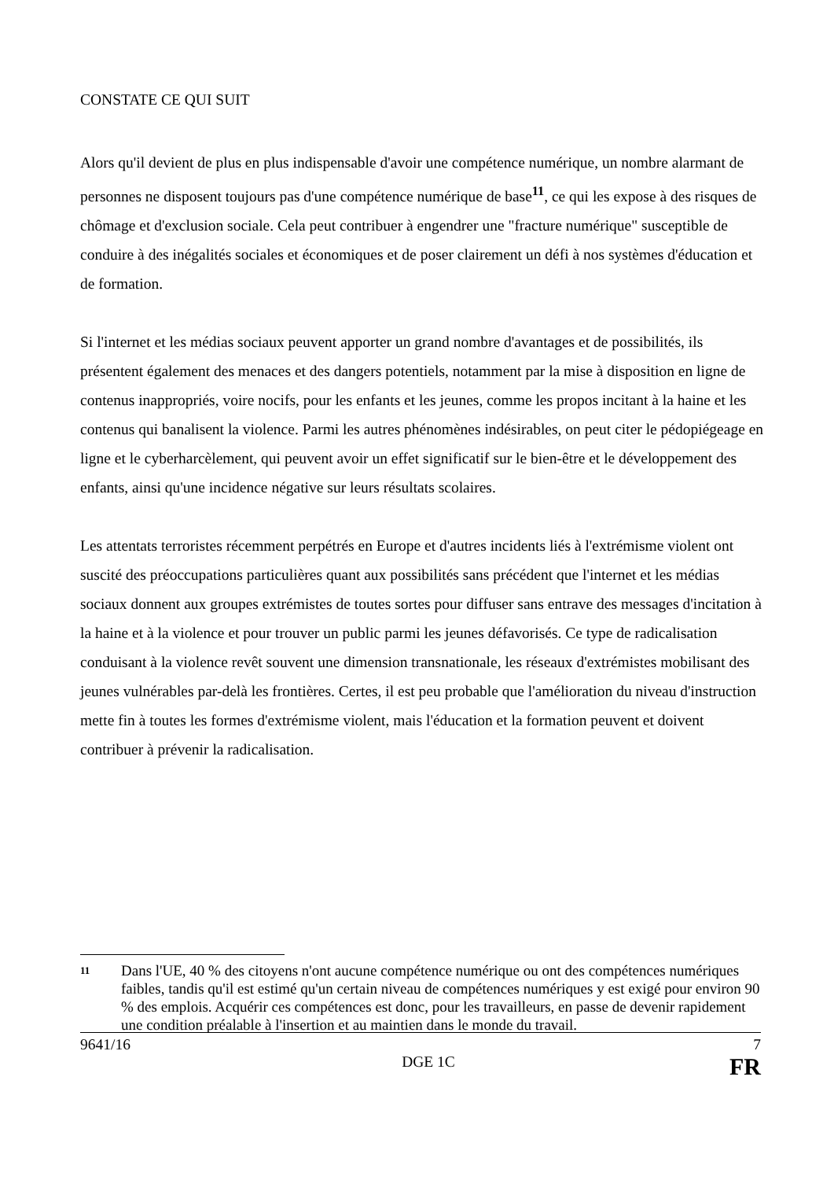CONSTATE CE QUI SUIT
Alors qu'il devient de plus en plus indispensable d'avoir une compétence numérique, un nombre alarmant de personnes ne disposent toujours pas d'une compétence numérique de base<sup>11</sup>, ce qui les expose à des risques de chômage et d'exclusion sociale. Cela peut contribuer à engendrer une "fracture numérique" susceptible de conduire à des inégalités sociales et économiques et de poser clairement un défi à nos systèmes d'éducation et de formation.
Si l'internet et les médias sociaux peuvent apporter un grand nombre d'avantages et de possibilités, ils présentent également des menaces et des dangers potentiels, notamment par la mise à disposition en ligne de contenus inappropriés, voire nocifs, pour les enfants et les jeunes, comme les propos incitant à la haine et les contenus qui banalisent la violence. Parmi les autres phénomènes indésirables, on peut citer le pédopiégeage en ligne et le cyberharcèlement, qui peuvent avoir un effet significatif sur le bien-être et le développement des enfants, ainsi qu'une incidence négative sur leurs résultats scolaires.
Les attentats terroristes récemment perpétrés en Europe et d'autres incidents liés à l'extrémisme violent ont suscité des préoccupations particulières quant aux possibilités sans précédent que l'internet et les médias sociaux donnent aux groupes extrémistes de toutes sortes pour diffuser sans entrave des messages d'incitation à la haine et à la violence et pour trouver un public parmi les jeunes défavorisés. Ce type de radicalisation conduisant à la violence revêt souvent une dimension transnationale, les réseaux d'extrémistes mobilisant des jeunes vulnérables par-delà les frontières. Certes, il est peu probable que l'amélioration du niveau d'instruction mette fin à toutes les formes d'extrémisme violent, mais l'éducation et la formation peuvent et doivent contribuer à prévenir la radicalisation.
11
Dans l'UE, 40 % des citoyens n'ont aucune compétence numérique ou ont des compétences numériques faibles, tandis qu'il est estimé qu'un certain niveau de compétences numériques y est exigé pour environ 90 % des emplois. Acquérir ces compétences est donc, pour les travailleurs, en passe de devenir rapidement une condition préalable à l'insertion et au maintien dans le monde du travail.
9641/16 7
DGE 1C FR